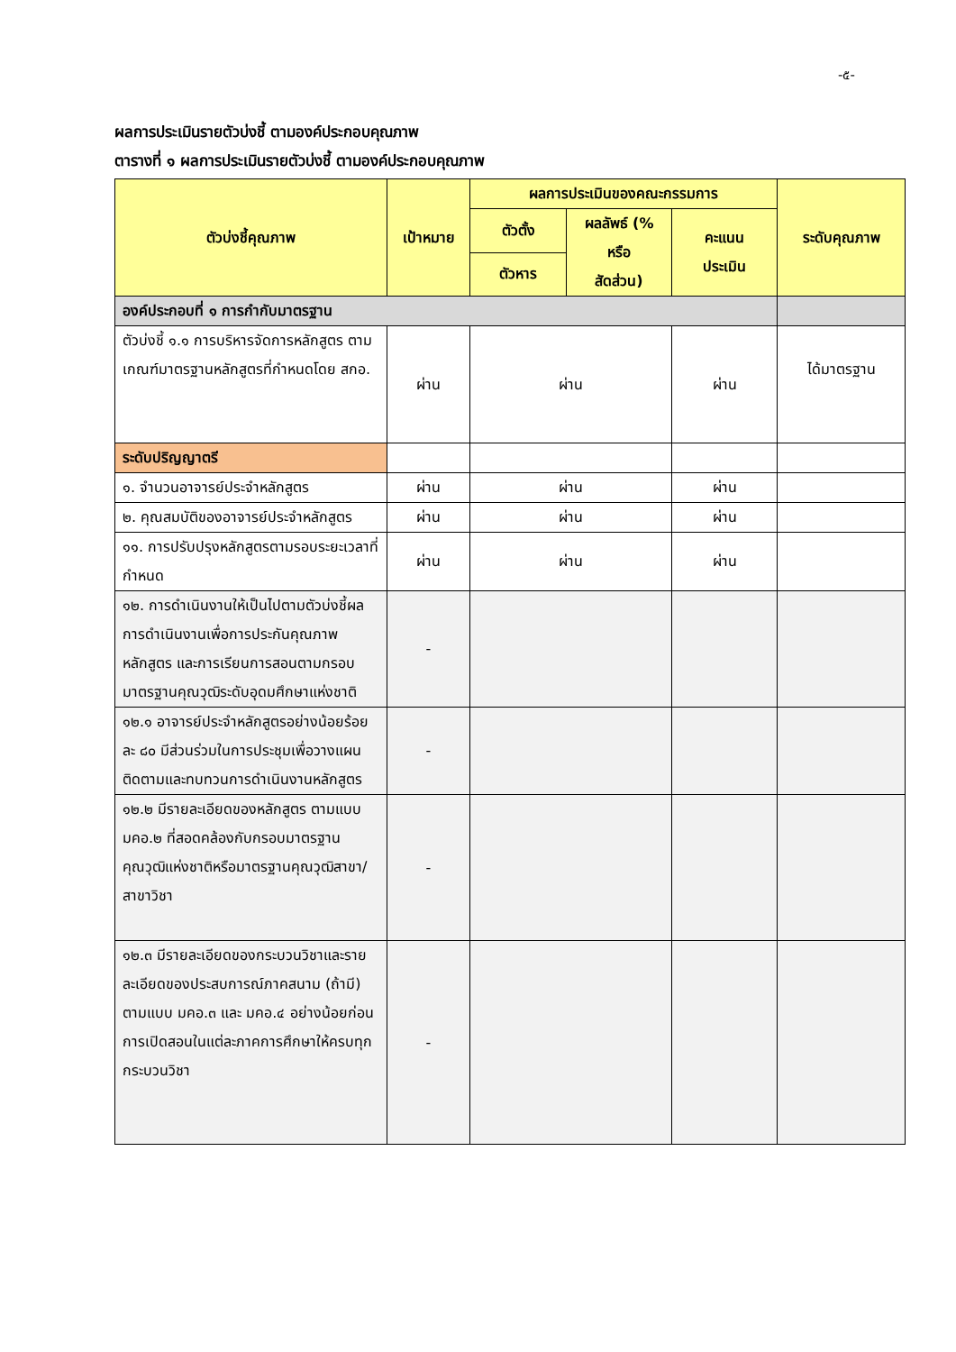-๕-
ผลการประเมินรายตัวบ่งชี้ ตามองค์ประกอบคุณภาพ
ตารางที่ ๑ ผลการประเมินรายตัวบ่งชี้ ตามองค์ประกอบคุณภาพ
| ตัวบ่งชี้คุณภาพ | เป้าหมาย | ผลการประเมินของคณะกรรมการ | | | ระดับคุณภาพ |
| --- | --- | --- | --- | --- | --- |
| | | ตัวตั้ง | ผลลัพธ์ (% หรือ สัดส่วน) | คะแนน ประเมิน | |
| | | ตัวหาร | | | |
| องค์ประกอบที่ ๑ การกำกับมาตรฐาน | | | | | |
| ตัวบ่งชี้ ๑.๑ การบริหารจัดการหลักสูตร ตามเกณฑ์มาตรฐานหลักสูตรที่กำหนดโดย สกอ. | ผ่าน | ผ่าน | | ผ่าน | ได้มาตรฐาน |
| ระดับปริญญาตรี | | | | | |
| ๑. จำนวนอาจารย์ประจำหลักสูตร | ผ่าน | ผ่าน | | ผ่าน | |
| ๒. คุณสมบัติของอาจารย์ประจำหลักสูตร | ผ่าน | ผ่าน | | ผ่าน | |
| ๑๑. การปรับปรุงหลักสูตรตามรอบระยะเวลาที่กำหนด | ผ่าน | ผ่าน | | ผ่าน | |
| ๑๒. การดำเนินงานให้เป็นไปตามตัวบ่งชี้ผลการดำเนินงานเพื่อการประกันคุณภาพหลักสูตร และการเรียนการสอนตามกรอบมาตรฐานคุณวุฒิระดับอุดมศึกษาแห่งชาติ | - | | | | |
| ๑๒.๑ อาจารย์ประจำหลักสูตรอย่างน้อยร้อยละ ๘๐ มีส่วนร่วมในการประชุมเพื่อวางแผน ติดตามและทบทวนการดำเนินงานหลักสูตร | - | | | | |
| ๑๒.๒ มีรายละเอียดของหลักสูตร ตามแบบ มคอ.๒ ที่สอดคล้องกับกรอบมาตรฐานคุณวุฒิแห่งชาติหรือมาตรฐานคุณวุฒิสาขา/สาขาวิชา | - | | | | |
| ๑๒.๓ มีรายละเอียดของกระบวนวิชาและรายละเอียดของประสบการณ์ภาคสนาม (ถ้ามี) ตามแบบ มคอ.๓ และ มคอ.๔ อย่างน้อยก่อนการเปิดสอนในแต่ละภาคการศึกษาให้ครบทุกกระบวนวิชา | - | | | | |